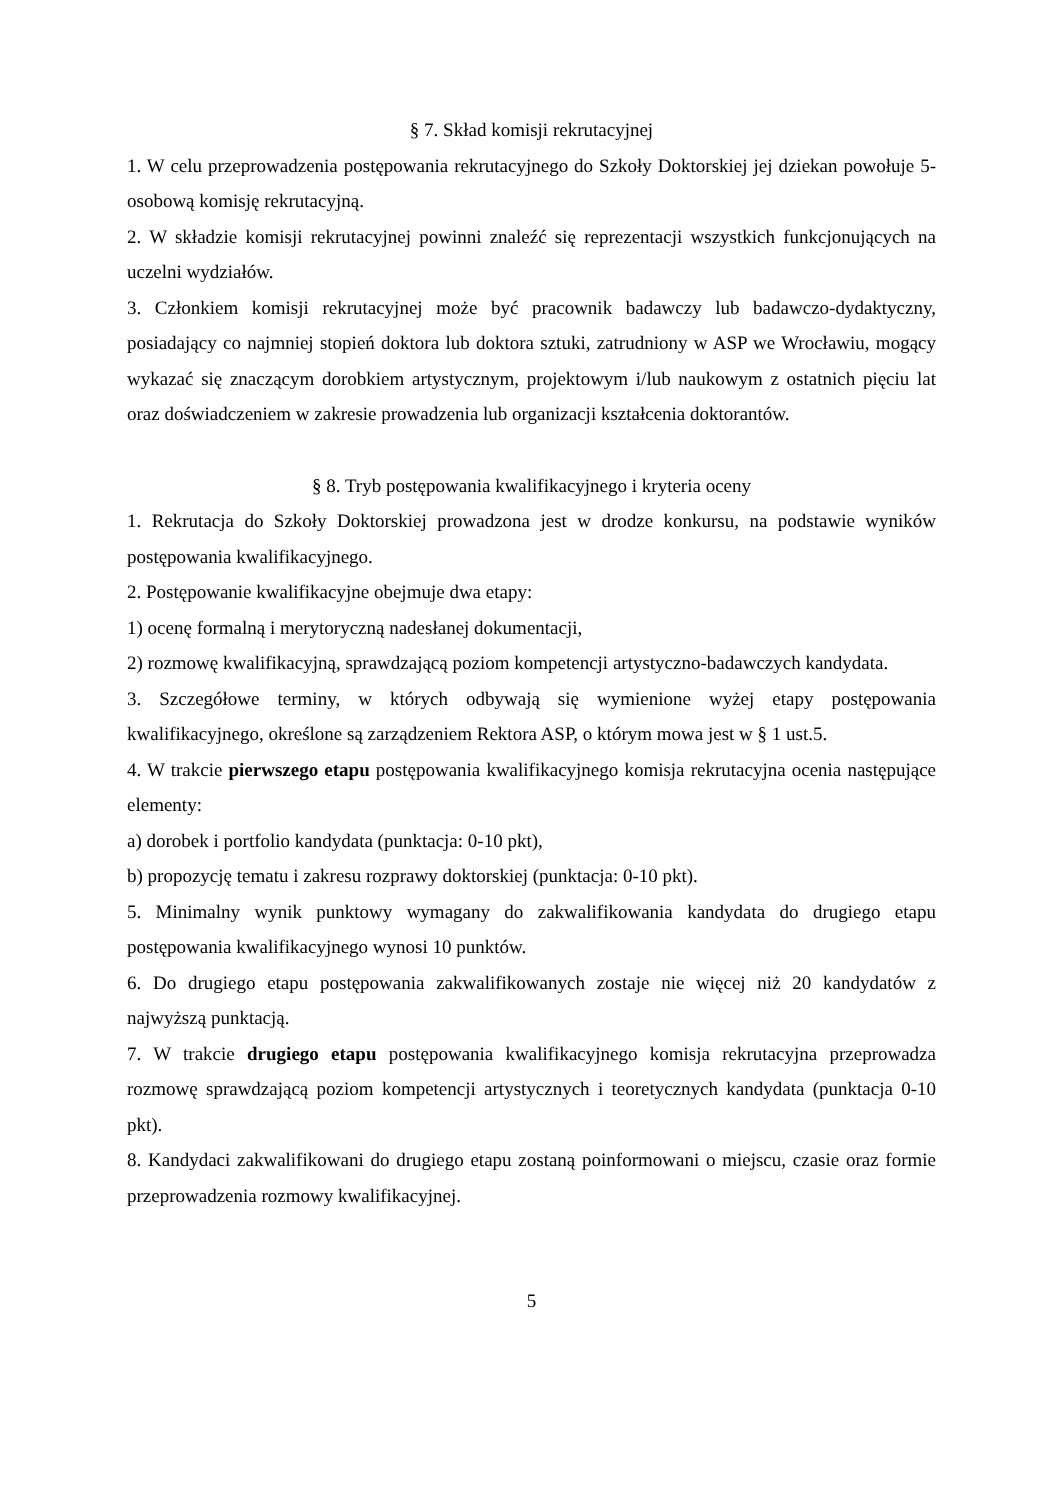§ 7. Skład komisji rekrutacyjnej
1. W celu przeprowadzenia postępowania rekrutacyjnego do Szkoły Doktorskiej jej dziekan powołuje 5-osobową komisję rekrutacyjną.
2. W składzie komisji rekrutacyjnej powinni znaleźć się reprezentacji wszystkich funkcjonujących na uczelni wydziałów.
3. Członkiem komisji rekrutacyjnej może być pracownik badawczy lub badawczo-dydaktyczny, posiadający co najmniej stopień doktora lub doktora sztuki, zatrudniony w ASP we Wrocławiu, mogący wykazać się znaczącym dorobkiem artystycznym, projektowym i/lub naukowym z ostatnich pięciu lat oraz doświadczeniem w zakresie prowadzenia lub organizacji kształcenia doktorantów.
§ 8. Tryb postępowania kwalifikacyjnego i kryteria oceny
1. Rekrutacja do Szkoły Doktorskiej prowadzona jest w drodze konkursu, na podstawie wyników postępowania kwalifikacyjnego.
2. Postępowanie kwalifikacyjne obejmuje dwa etapy:
1) ocenę formalną i merytoryczną nadesłanej dokumentacji,
2) rozmowę kwalifikacyjną, sprawdzającą poziom kompetencji artystyczno-badawczych kandydata.
3. Szczegółowe terminy, w których odbywają się wymienione wyżej etapy postępowania kwalifikacyjnego, określone są zarządzeniem Rektora ASP, o którym mowa jest w § 1 ust.5.
4. W trakcie pierwszego etapu postępowania kwalifikacyjnego komisja rekrutacyjna ocenia następujące elementy:
a) dorobek i portfolio kandydata (punktacja: 0-10 pkt),
b) propozycję tematu i zakresu rozprawy doktorskiej (punktacja: 0-10 pkt).
5. Minimalny wynik punktowy wymagany do zakwalifikowania kandydata do drugiego etapu postępowania kwalifikacyjnego wynosi 10 punktów.
6. Do drugiego etapu postępowania zakwalifikowanych zostaje nie więcej niż 20 kandydatów z najwyższą punktacją.
7. W trakcie drugiego etapu postępowania kwalifikacyjnego komisja rekrutacyjna przeprowadza rozmowę sprawdzającą poziom kompetencji artystycznych i teoretycznych kandydata (punktacja 0-10 pkt).
8. Kandydaci zakwalifikowani do drugiego etapu zostaną poinformowani o miejscu, czasie oraz formie przeprowadzenia rozmowy kwalifikacyjnej.
5